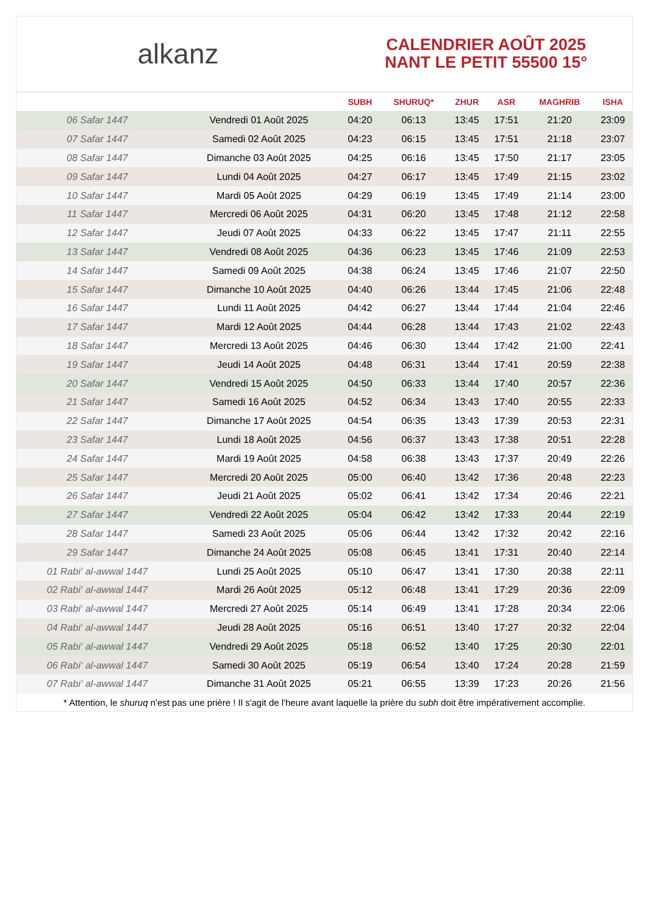alkanz
CALENDRIER AOÛT 2025
NANT LE PETIT 55500 15°
| | | SUBH | SHURUQ* | ZHUR | ASR | MAGHRIB | ISHA |
| --- | --- | --- | --- | --- | --- | --- | --- |
| 06 Safar 1447 | Vendredi 01 Août 2025 | 04:20 | 06:13 | 13:45 | 17:51 | 21:20 | 23:09 |
| 07 Safar 1447 | Samedi 02 Août 2025 | 04:23 | 06:15 | 13:45 | 17:51 | 21:18 | 23:07 |
| 08 Safar 1447 | Dimanche 03 Août 2025 | 04:25 | 06:16 | 13:45 | 17:50 | 21:17 | 23:05 |
| 09 Safar 1447 | Lundi 04 Août 2025 | 04:27 | 06:17 | 13:45 | 17:49 | 21:15 | 23:02 |
| 10 Safar 1447 | Mardi 05 Août 2025 | 04:29 | 06:19 | 13:45 | 17:49 | 21:14 | 23:00 |
| 11 Safar 1447 | Mercredi 06 Août 2025 | 04:31 | 06:20 | 13:45 | 17:48 | 21:12 | 22:58 |
| 12 Safar 1447 | Jeudi 07 Août 2025 | 04:33 | 06:22 | 13:45 | 17:47 | 21:11 | 22:55 |
| 13 Safar 1447 | Vendredi 08 Août 2025 | 04:36 | 06:23 | 13:45 | 17:46 | 21:09 | 22:53 |
| 14 Safar 1447 | Samedi 09 Août 2025 | 04:38 | 06:24 | 13:45 | 17:46 | 21:07 | 22:50 |
| 15 Safar 1447 | Dimanche 10 Août 2025 | 04:40 | 06:26 | 13:44 | 17:45 | 21:06 | 22:48 |
| 16 Safar 1447 | Lundi 11 Août 2025 | 04:42 | 06:27 | 13:44 | 17:44 | 21:04 | 22:46 |
| 17 Safar 1447 | Mardi 12 Août 2025 | 04:44 | 06:28 | 13:44 | 17:43 | 21:02 | 22:43 |
| 18 Safar 1447 | Mercredi 13 Août 2025 | 04:46 | 06:30 | 13:44 | 17:42 | 21:00 | 22:41 |
| 19 Safar 1447 | Jeudi 14 Août 2025 | 04:48 | 06:31 | 13:44 | 17:41 | 20:59 | 22:38 |
| 20 Safar 1447 | Vendredi 15 Août 2025 | 04:50 | 06:33 | 13:44 | 17:40 | 20:57 | 22:36 |
| 21 Safar 1447 | Samedi 16 Août 2025 | 04:52 | 06:34 | 13:43 | 17:40 | 20:55 | 22:33 |
| 22 Safar 1447 | Dimanche 17 Août 2025 | 04:54 | 06:35 | 13:43 | 17:39 | 20:53 | 22:31 |
| 23 Safar 1447 | Lundi 18 Août 2025 | 04:56 | 06:37 | 13:43 | 17:38 | 20:51 | 22:28 |
| 24 Safar 1447 | Mardi 19 Août 2025 | 04:58 | 06:38 | 13:43 | 17:37 | 20:49 | 22:26 |
| 25 Safar 1447 | Mercredi 20 Août 2025 | 05:00 | 06:40 | 13:42 | 17:36 | 20:48 | 22:23 |
| 26 Safar 1447 | Jeudi 21 Août 2025 | 05:02 | 06:41 | 13:42 | 17:34 | 20:46 | 22:21 |
| 27 Safar 1447 | Vendredi 22 Août 2025 | 05:04 | 06:42 | 13:42 | 17:33 | 20:44 | 22:19 |
| 28 Safar 1447 | Samedi 23 Août 2025 | 05:06 | 06:44 | 13:42 | 17:32 | 20:42 | 22:16 |
| 29 Safar 1447 | Dimanche 24 Août 2025 | 05:08 | 06:45 | 13:41 | 17:31 | 20:40 | 22:14 |
| 01 Rabi‘ al-awwal 1447 | Lundi 25 Août 2025 | 05:10 | 06:47 | 13:41 | 17:30 | 20:38 | 22:11 |
| 02 Rabi‘ al-awwal 1447 | Mardi 26 Août 2025 | 05:12 | 06:48 | 13:41 | 17:29 | 20:36 | 22:09 |
| 03 Rabi‘ al-awwal 1447 | Mercredi 27 Août 2025 | 05:14 | 06:49 | 13:41 | 17:28 | 20:34 | 22:06 |
| 04 Rabi‘ al-awwal 1447 | Jeudi 28 Août 2025 | 05:16 | 06:51 | 13:40 | 17:27 | 20:32 | 22:04 |
| 05 Rabi‘ al-awwal 1447 | Vendredi 29 Août 2025 | 05:18 | 06:52 | 13:40 | 17:25 | 20:30 | 22:01 |
| 06 Rabi‘ al-awwal 1447 | Samedi 30 Août 2025 | 05:19 | 06:54 | 13:40 | 17:24 | 20:28 | 21:59 |
| 07 Rabi‘ al-awwal 1447 | Dimanche 31 Août 2025 | 05:21 | 06:55 | 13:39 | 17:23 | 20:26 | 21:56 |
* Attention, le shuruq n'est pas une prière ! Il s'agit de l'heure avant laquelle la prière du subh doit être impérativement accomplie.